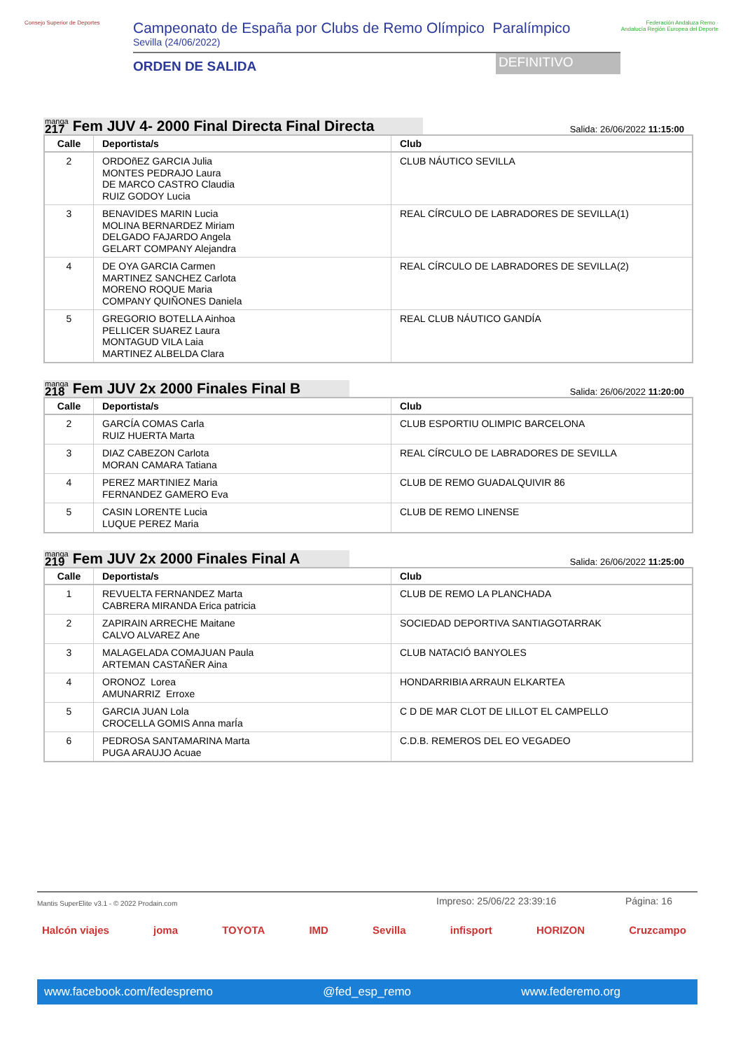Consejo Superior de Deportes
Campeonato de España por Clubs de Remo Olímpico Paralímpico
Sevilla (24/06/2022)
ORDEN DE SALIDA
DEFINITIVO
Federación Andaluza Remo · Andalucía Región Europea del Deporte
manga
217
Fem JUV 4- 2000 Final Directa Final Directa
Salida: 26/06/2022 11:15:00
| Calle | Deportista/s | Club |
| --- | --- | --- |
| 2 | ORDOñEZ GARCIA Julia MONTES PEDRAJO Laura DE MARCO CASTRO Claudia RUIZ GODOY Lucia | CLUB NÁUTICO SEVILLA |
| 3 | BENAVIDES MARIN Lucia MOLINA BERNARDEZ Miriam DELGADO FAJARDO Angela GELART COMPANY Alejandra | REAL CÍRCULO DE LABRADORES DE SEVILLA(1) |
| 4 | DE OYA GARCIA Carmen MARTINEZ SANCHEZ Carlota MORENO ROQUE Maria COMPANY QUIÑONES Daniela | REAL CÍRCULO DE LABRADORES DE SEVILLA(2) |
| 5 | GREGORIO BOTELLA Ainhoa PELLICER SUAREZ Laura MONTAGUD VILA Laia MARTINEZ ALBELDA Clara | REAL CLUB NÁUTICO GANDÍA |
manga
218
Fem JUV 2x 2000 Finales Final B
Salida: 26/06/2022 11:20:00
| Calle | Deportista/s | Club |
| --- | --- | --- |
| 2 | GARCÍA COMAS Carla RUIZ HUERTA Marta | CLUB ESPORTIU OLIMPIC BARCELONA |
| 3 | DIAZ CABEZON Carlota MORAN CAMARA Tatiana | REAL CÍRCULO DE LABRADORES DE SEVILLA |
| 4 | PEREZ MARTINIEZ Maria FERNANDEZ GAMERO Eva | CLUB DE REMO GUADALQUIVIR 86 |
| 5 | CASIN LORENTE Lucia LUQUE PEREZ Maria | CLUB DE REMO LINENSE |
manga
219
Fem JUV 2x 2000 Finales Final A
Salida: 26/06/2022 11:25:00
| Calle | Deportista/s | Club |
| --- | --- | --- |
| 1 | REVUELTA FERNANDEZ Marta CABRERA MIRANDA Erica patricia | CLUB DE REMO LA PLANCHADA |
| 2 | ZAPIRAIN ARRECHE Maitane CALVO ALVAREZ Ane | SOCIEDAD DEPORTIVA SANTIAGOTARRAK |
| 3 | MALAGELADA COMAJUAN Paula ARTEMAN CASTAÑER Aina | CLUB NATACIÓ BANYOLES |
| 4 | ORONOZ Lorea AMUNARRIZ Erroxe | HONDARRIBIA ARRAUN ELKARTEA |
| 5 | GARCIA JUAN Lola CROCELLA GOMIS Anna marÍa | C D DE MAR CLOT DE LILLOT EL CAMPELLO |
| 6 | PEDROSA SANTAMARINA Marta PUGA ARAUJO Acuae | C.D.B. REMEROS DEL EO VEGADEO |
Mantis SuperElite v3.1 - © 2022 Prodain.com
Impreso: 25/06/22 23:39:16 Página: 16
Halcón viajes joma TOYOTA IMD Sevilla infisport HORIZON Cruzcampo
www.facebook.com/fedespremo @fed_esp_remo www.federemo.org